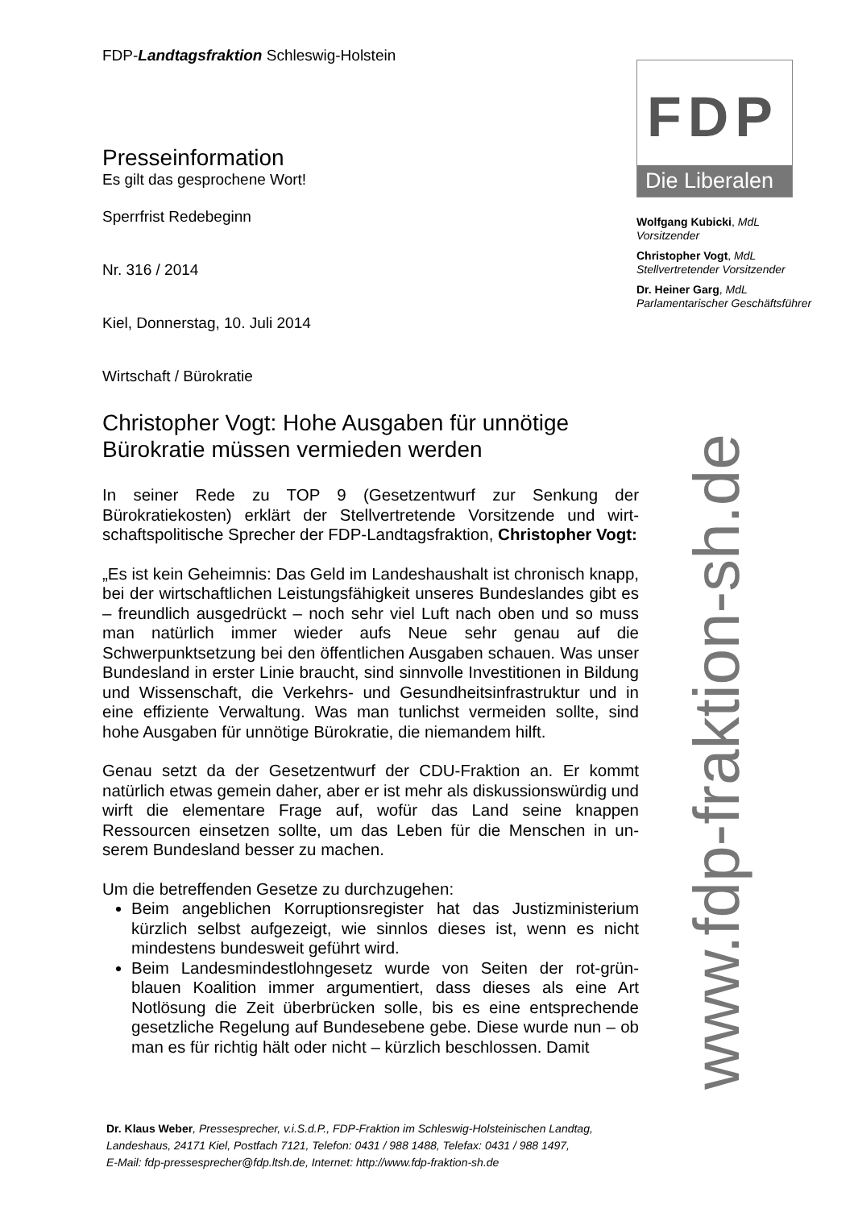FDP-Landtagsfraktion Schleswig-Holstein
Presseinformation
Es gilt das gesprochene Wort!
Sperrfrist Redebeginn
Nr. 316 / 2014
Kiel, Donnerstag, 10. Juli 2014
Wirtschaft / Bürokratie
Christopher Vogt: Hohe Ausgaben für unnötige Bürokratie müssen vermieden werden
In seiner Rede zu TOP 9 (Gesetzentwurf zur Senkung der Bürokratiekosten) erklärt der Stellvertretende Vorsitzende und wirt­schaftspolitische Sprecher der FDP-Landtagsfraktion, Christopher Vogt:
„Es ist kein Geheimnis: Das Geld im Landeshaushalt ist chronisch knapp, bei der wirtschaftlichen Leistungsfähigkeit unseres Bundes­landes gibt es – freundlich ausgedrückt – noch sehr viel Luft nach oben und so muss man natürlich immer wieder aufs Neue sehr genau auf die Schwerpunktsetzung bei den öffentlichen Ausgaben schauen. Was unser Bundesland in erster Linie braucht, sind sinnvolle Investi­tionen in Bildung und Wissenschaft, die Verkehrs- und Gesundheits­infrastruktur und in eine effiziente Verwaltung. Was man tunlichst vermeiden sollte, sind hohe Ausgaben für unnötige Bürokratie, die niemandem hilft.
Genau setzt da der Gesetzentwurf der CDU-Fraktion an. Er kommt natürlich etwas gemein daher, aber er ist mehr als diskussionswürdig und wirft die elementare Frage auf, wofür das Land seine knappen Ressourcen einsetzen sollte, um das Leben für die Menschen in un­serem Bundesland besser zu machen.
Um die betreffenden Gesetze zu durchzugehen:
Beim angeblichen Korruptionsregister hat das Justizministerium kürzlich selbst aufgezeigt, wie sinnlos dieses ist, wenn es nicht mindestens bundesweit geführt wird.
Beim Landesmindestlohngesetz wurde von Seiten der rot-grün-blauen Koalition immer argumentiert, dass dieses als eine Art Notlösung die Zeit überbrücken solle, bis es eine entsprechende gesetzliche Regelung auf Bundesebene gebe. Diese wurde nun – ob man es für richtig hält oder nicht – kürzlich beschlossen. Damit
FDP
Die Liberalen
Wolfgang Kubicki, MdL
Vorsitzender
Christopher Vogt, MdL
Stellvertretender Vorsitzender
Dr. Heiner Garg, MdL
Parlamentarischer Geschäftsführer
www.fdp-fraktion-sh.de
Dr. Klaus Weber, Pressesprecher, v.i.S.d.P., FDP-Fraktion im Schleswig-Holsteinischen Landtag,
Landeshaus, 24171 Kiel, Postfach 7121, Telefon: 0431 / 988 1488, Telefax: 0431 / 988 1497,
E-Mail: fdp-pressesprecher@fdp.ltsh.de, Internet: http://www.fdp-fraktion-sh.de